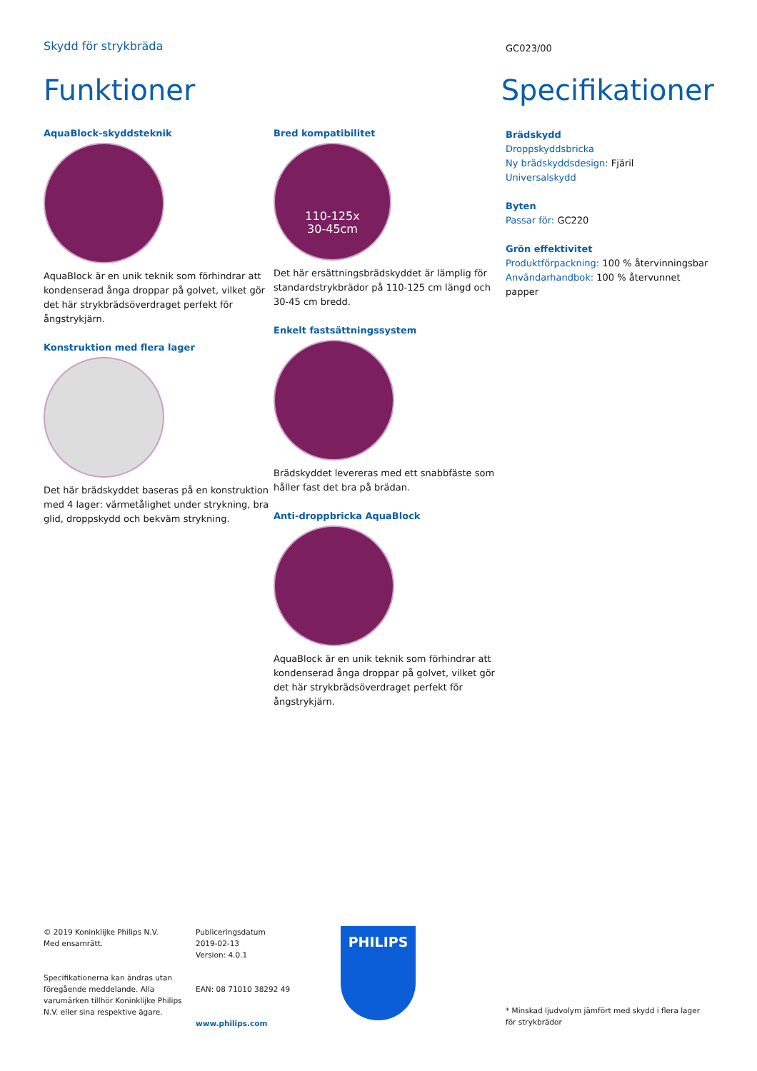Skydd för strykbräda
GC023/00
Funktioner Specifikationer
AquaBlock-skyddsteknik
AquaBlock är en unik teknik som förhindrar att kondenserad ånga droppar på golvet, vilket gör det här strykbrädsöverdraget perfekt för ångstrykjärn.
Konstruktion med flera lager
Det här brädskyddet baseras på en konstruktion med 4 lager: värmetålighet under strykning, bra glid, droppskydd och bekväm strykning.
Bred kompatibilitet
110-125x
30-45cm
Det här ersättningsbrädskyddet är lämplig för standardstrykbrädor på 110-125 cm längd och 30-45 cm bredd.
Enkelt fastsättningssystem
Brädskyddet levereras med ett snabbfäste som håller fast det bra på brädan.
Anti-droppbricka AquaBlock
AquaBlock är en unik teknik som förhindrar att kondenserad ånga droppar på golvet, vilket gör det här strykbrädsöverdraget perfekt för ångstrykjärn.
Brädskydd
Droppskyddsbricka
Ny brädskyddsdesign: Fjäril
Universalskydd
Byten
Passar för: GC220
Grön effektivitet
Produktförpackning: 100 % återvinningsbar
Användarhandbok: 100 % återvunnet papper
© 2019 Koninklijke Philips N.V.
Med ensamrätt.
Specifikationerna kan ändras utan föregående meddelande. Alla varumärken tillhör Koninklijke Philips N.V. eller sina respektive ägare.
Publiceringsdatum
2019-02-13
Version: 4.0.1
EAN: 08 71010 38292 49
www.philips.com
PHILIPS
* Minskad ljudvolym jämfört med skydd i flera lager för strykbrädor